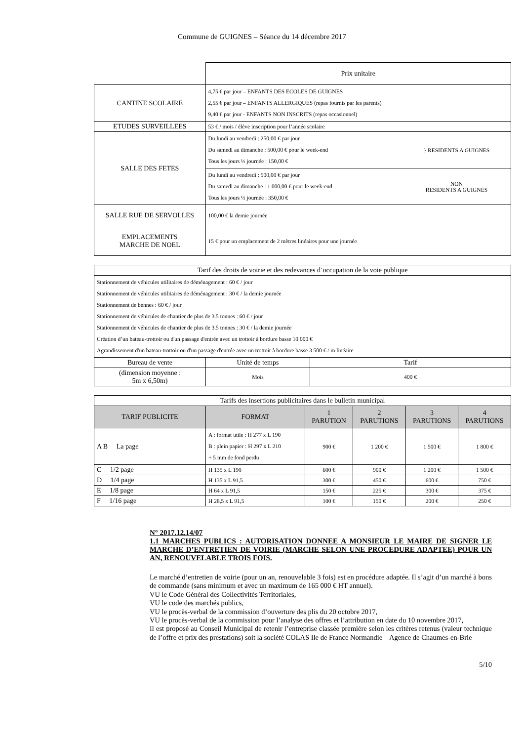Commune de GUIGNES – Séance du 14 décembre 2017
| | Prix unitaire | |
| CANTINE SCOLAIRE | 4,75 € par jour – ENFANTS DES ECOLES DE GUIGNES 2,55 € par jour – ENFANTS ALLERGIQUES (repas fournis par les parents) 9,40 € par jour - ENFANTS NON INSCRITS (repas occasionnel) | |
| ETUDES SURVEILLEES | 53 € / mois / élève inscription pour l’année scolaire | |
| SALLE DES FETES | Du lundi au vendredi : 250,00 € par jour Du samedi au dimanche : 500,00 € pour le week-end Tous les jours ½ journée : 150,00 € | } RESIDENTS A GUIGNES |
| | Du lundi au vendredi : 500,00 € par jour Du samedi au dimanche : 1 000,00 € pour le week-end Tous les jours ½ journée : 350,00 € | NON RESIDENTS A GUIGNES |
| SALLE RUE DE SERVOLLES | 100,00 € la demie journée | |
| EMPLACEMENTS MARCHE DE NOEL | 15 € pour un emplacement de 2 mètres linéaires pour une journée | |
| Tarif des droits de voirie et des redevances d’occupation de la voie publique | | |
| Stationnement de véhicules utilitaires de déménagement : 60 € / jour Stationnement de véhicules utilitaires de déménagement : 30 € / la demie journée Stationnement de bennes : 60 € / jour Stationnement de véhicules de chantier de plus de 3.5 tonnes : 60 € / jour Stationnement de véhicules de chantier de plus de 3.5 tonnes : 30 € / la demie journée Création d’un bateau-trottoir ou d'un passage d'entrée avec un trottoir à bordure basse 10 000 € Agrandissement d'un bateau-trottoir ou d'un passage d'entrée avec un trottoir à bordure basse 3 500 € / m linéaire | | |
| Bureau de vente | Unité de temps | Tarif |
| (dimension moyenne : 5m x 6,50m) | Mois | 400 € |
| Tarifs des insertions publicitaires dans le bulletin municipal | | | | | |
| TARIF PUBLICITE | FORMAT | 1 PARUTION | 2 PARUTIONS | 3 PARUTIONS | 4 PARUTIONS |
| A B La page | A : format utile : H 277 x L 190 B : plein papier : H 297 x L 210 + 5 mm de fond perdu | 900 € | 1 200 € | 1 500 € | 1 800 € |
| C 1/2 page | H 135 x L 190 | 600 € | 900 € | 1 200 € | 1 500 € |
| D 1/4 page | H 135 x L 91,5 | 300 € | 450 € | 600 € | 750 € |
| E 1/8 page | H 64 x L 91,5 | 150 € | 225 € | 300 € | 375 € |
| F 1/16 page | H 28,5 x L 91,5 | 100 € | 150 € | 200 € | 250 € |
N° 2017.12.14/07
1.1 MARCHES PUBLICS : AUTORISATION DONNEE A MONSIEUR LE MAIRE DE SIGNER LE MARCHE D’ENTRETIEN DE VOIRIE (MARCHE SELON UNE PROCEDURE ADAPTEE) POUR UN AN, RENOUVELABLE TROIS FOIS.
Le marché d’entretien de voirie (pour un an, renouvelable 3 fois) est en procédure adaptée. Il s’agit d’un marché à bons de commande (sans minimum et avec un maximum de 165 000 € HT annuel).
VU le Code Général des Collectivités Territoriales,
VU le code des marchés publics,
VU le procès-verbal de la commission d’ouverture des plis du 20 octobre 2017,
VU le procès-verbal de la commission pour l’analyse des offres et l’attribution en date du 10 novembre 2017,
Il est proposé au Conseil Municipal de retenir l’entreprise classée première selon les critères retenus (valeur technique de l’offre et prix des prestations) soit la société COLAS Ile de France Normandie – Agence de Chaumes-en-Brie
5/10